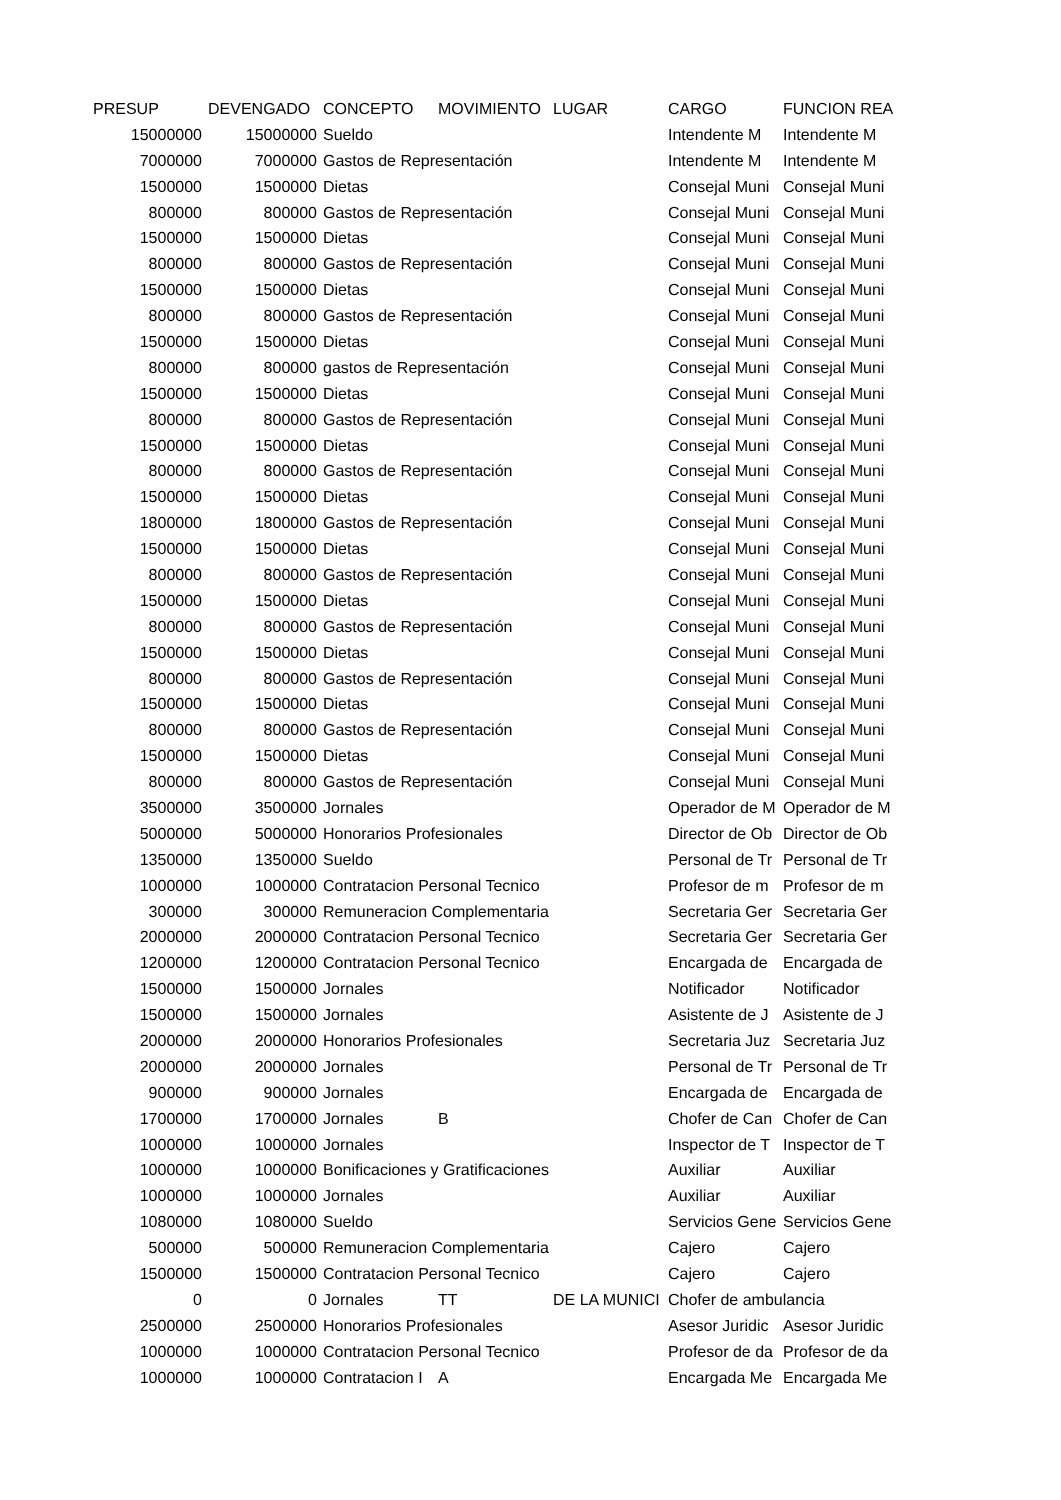| PRESUP | DEVENGADO | CONCEPTO | MOVIMIENTO | LUGAR | CARGO | FUNCION REA |
| --- | --- | --- | --- | --- | --- | --- |
| 15000000 | 15000000 | Sueldo | | | Intendente M | Intendente M |
| 7000000 | 7000000 | Gastos de Representación | | | Intendente M | Intendente M |
| 1500000 | 1500000 | Dietas | | | Consejal Muni | Consejal Muni |
| 800000 | 800000 | Gastos de Representación | | | Consejal Muni | Consejal Muni |
| 1500000 | 1500000 | Dietas | | | Consejal Muni | Consejal Muni |
| 800000 | 800000 | Gastos de Representación | | | Consejal Muni | Consejal Muni |
| 1500000 | 1500000 | Dietas | | | Consejal Muni | Consejal Muni |
| 800000 | 800000 | Gastos de Representación | | | Consejal Muni | Consejal Muni |
| 1500000 | 1500000 | Dietas | | | Consejal Muni | Consejal Muni |
| 800000 | 800000 | gastos de Representación | | | Consejal Muni | Consejal Muni |
| 1500000 | 1500000 | Dietas | | | Consejal Muni | Consejal Muni |
| 800000 | 800000 | Gastos de Representación | | | Consejal Muni | Consejal Muni |
| 1500000 | 1500000 | Dietas | | | Consejal Muni | Consejal Muni |
| 800000 | 800000 | Gastos de Representación | | | Consejal Muni | Consejal Muni |
| 1500000 | 1500000 | Dietas | | | Consejal Muni | Consejal Muni |
| 1800000 | 1800000 | Gastos de Representación | | | Consejal Muni | Consejal Muni |
| 1500000 | 1500000 | Dietas | | | Consejal Muni | Consejal Muni |
| 800000 | 800000 | Gastos de Representación | | | Consejal Muni | Consejal Muni |
| 1500000 | 1500000 | Dietas | | | Consejal Muni | Consejal Muni |
| 800000 | 800000 | Gastos de Representación | | | Consejal Muni | Consejal Muni |
| 1500000 | 1500000 | Dietas | | | Consejal Muni | Consejal Muni |
| 800000 | 800000 | Gastos de Representación | | | Consejal Muni | Consejal Muni |
| 1500000 | 1500000 | Dietas | | | Consejal Muni | Consejal Muni |
| 800000 | 800000 | Gastos de Representación | | | Consejal Muni | Consejal Muni |
| 1500000 | 1500000 | Dietas | | | Consejal Muni | Consejal Muni |
| 800000 | 800000 | Gastos de Representación | | | Consejal Muni | Consejal Muni |
| 3500000 | 3500000 | Jornales | | | Operador de M | Operador de M |
| 5000000 | 5000000 | Honorarios Profesionales | | | Director de Ob | Director de Ob |
| 1350000 | 1350000 | Sueldo | | | Personal de Tr | Personal de Tr |
| 1000000 | 1000000 | Contratacion Personal Tecnico | | | Profesor de m | Profesor de m |
| 300000 | 300000 | Remuneracion Complementaria | | | Secretaria Ger | Secretaria Ger |
| 2000000 | 2000000 | Contratacion Personal Tecnico | | | Secretaria Ger | Secretaria Ger |
| 1200000 | 1200000 | Contratacion Personal Tecnico | | | Encargada de | Encargada de |
| 1500000 | 1500000 | Jornales | | | Notificador | Notificador |
| 1500000 | 1500000 | Jornales | | | Asistente de J | Asistente de J |
| 2000000 | 2000000 | Honorarios Profesionales | | | Secretaria Juz | Secretaria Juz |
| 2000000 | 2000000 | Jornales | | | Personal de Tr | Personal de Tr |
| 900000 | 900000 | Jornales | | | Encargada de | Encargada de |
| 1700000 | 1700000 | Jornales | B | | Chofer de Can | Chofer de Can |
| 1000000 | 1000000 | Jornales | | | Inspector de T | Inspector de T |
| 1000000 | 1000000 | Bonificaciones y Gratificaciones | | | Auxiliar | Auxiliar |
| 1000000 | 1000000 | Jornales | | | Auxiliar | Auxiliar |
| 1080000 | 1080000 | Sueldo | | | Servicios Gene | Servicios Gene |
| 500000 | 500000 | Remuneracion Complementaria | | | Cajero | Cajero |
| 1500000 | 1500000 | Contratacion Personal Tecnico | | | Cajero | Cajero |
| 0 | 0 | Jornales | TT | DE LA MUNICI | Chofer de ambulancia | |
| 2500000 | 2500000 | Honorarios Profesionales | | | Asesor Juridic | Asesor Juridic |
| 1000000 | 1000000 | Contratacion Personal Tecnico | | | Profesor de da | Profesor de da |
| 1000000 | 1000000 | Contratacion I | A | | Encargada Me | Encargada Me |